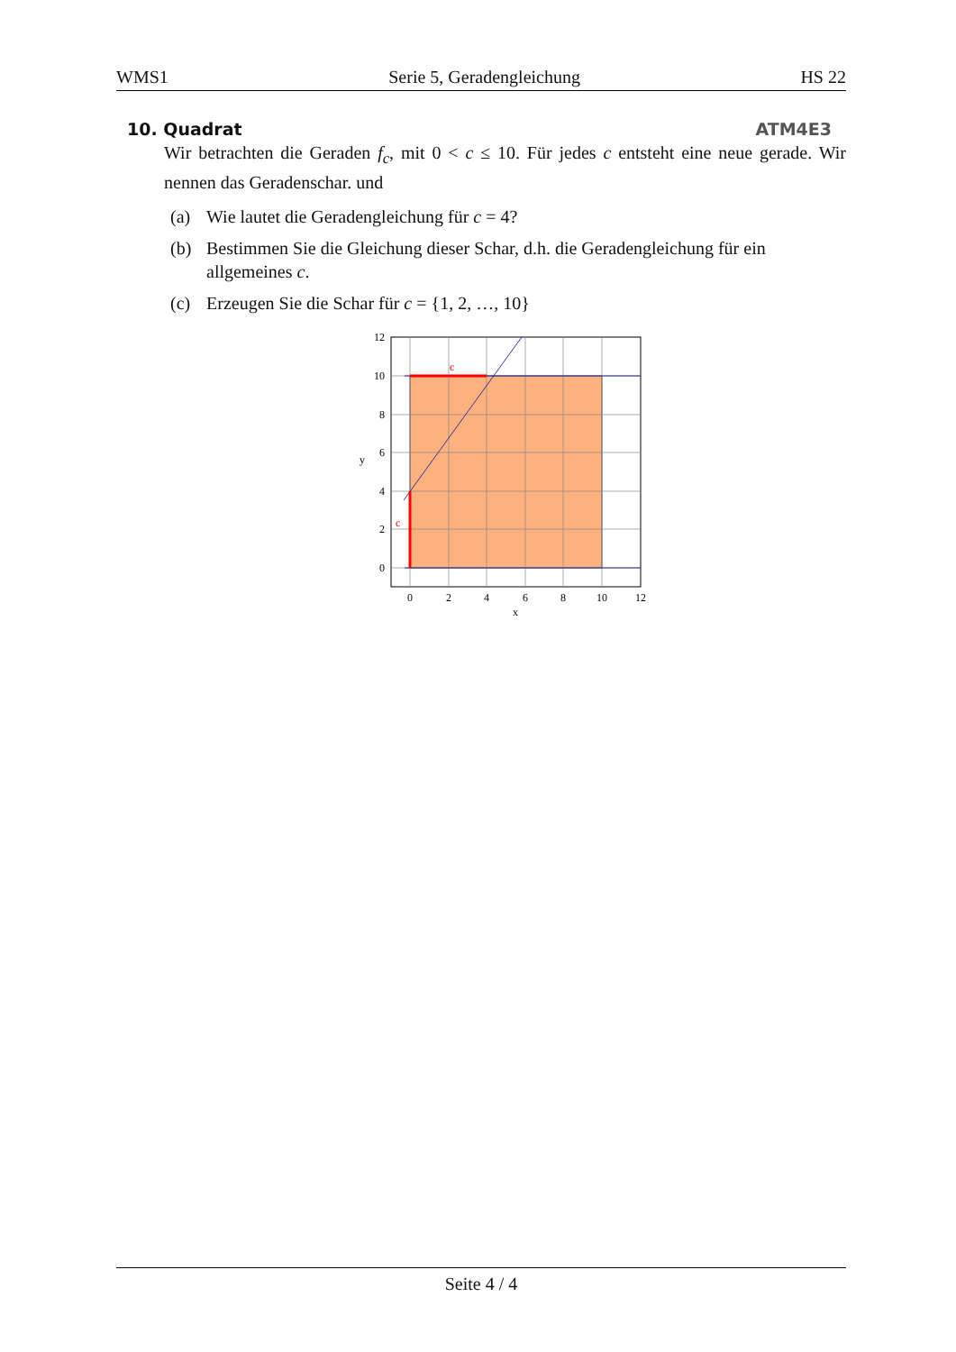WMS1 Serie 5, Geradengleichung HS 22
10. Quadrat ATM4E3
Wir betrachten die Geraden f<sub>c</sub>, mit 0 < c ≤ 10. Für jedes c entsteht eine neue gerade. Wir nennen das Geradenschar. und
(a) Wie lautet die Geradengleichung für c = 4?
(b) Bestimmen Sie die Gleichung dieser Schar, d.h. die Geradengleichung für ein allgemeines c.
(c) Erzeugen Sie die Schar für c = {1, 2, …, 10}
c
c
12
10
8
6
4
2
0
0
2
4
6
8
10
12
x
y
Seite 4 / 4